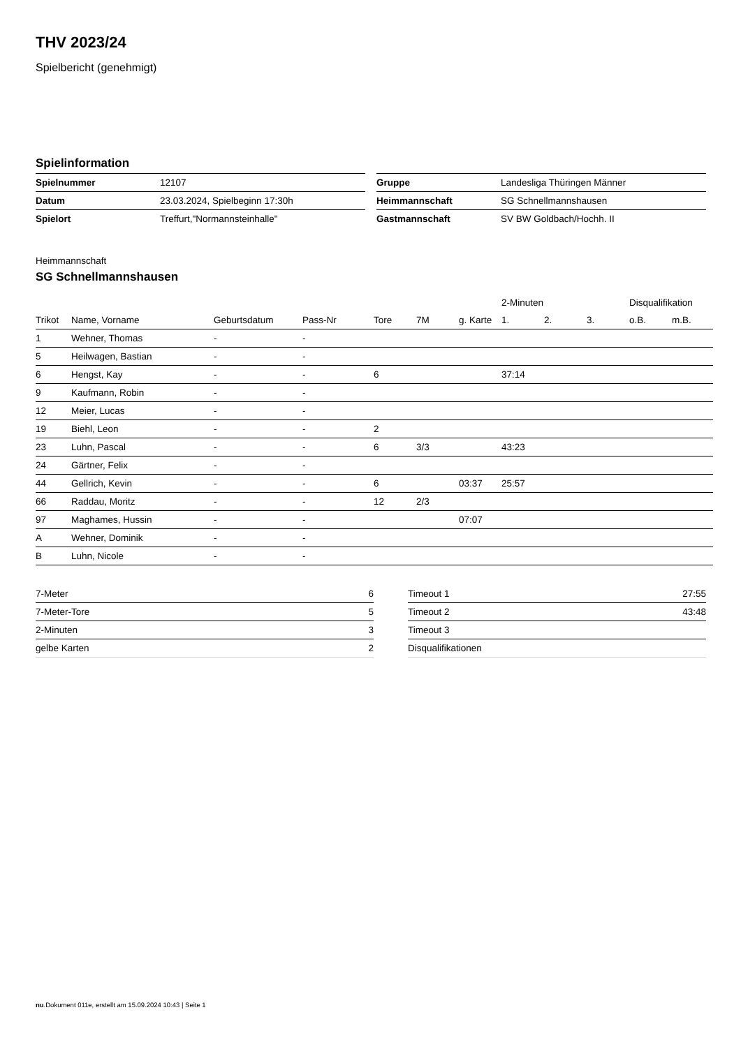THV 2023/24
Spielbericht (genehmigt)
Spielinformation
| Spielnummer | 12107 |
| Datum | 23.03.2024, Spielbeginn 17:30h |
| Spielort | Treffurt,"Normannsteinhalle" |
| Gruppe | Landesliga Thüringen Männer |
| Heimmannschaft | SG Schnellmannshausen |
| Gastmannschaft | SV BW Goldbach/Hochh. II |
Heimmannschaft
SG Schnellmannshausen
| | | | | | | | 2-Minuten | | | Disqualifikation | |
| --- | --- | --- | --- | --- | --- | --- | --- | --- | --- | --- | --- |
| Trikot | Name, Vorname | Geburtsdatum | Pass-Nr | Tore | 7M | g. Karte | 1. | 2. | 3. | o.B. | m.B. |
| 1 | Wehner, Thomas | - | - | | | | | | | | |
| 5 | Heilwagen, Bastian | - | - | | | | | | | | |
| 6 | Hengst, Kay | - | - | 6 | | | 37:14 | | | | |
| 9 | Kaufmann, Robin | - | - | | | | | | | | |
| 12 | Meier, Lucas | - | - | | | | | | | | |
| 19 | Biehl, Leon | - | - | 2 | | | | | | | |
| 23 | Luhn, Pascal | - | - | 6 | 3/3 | | 43:23 | | | | |
| 24 | Gärtner, Felix | - | - | | | | | | | | |
| 44 | Gellrich, Kevin | - | - | 6 | | 03:37 | 25:57 | | | | |
| 66 | Raddau, Moritz | - | - | 12 | 2/3 | | | | | | |
| 97 | Maghames, Hussin | - | - | | | 07:07 | | | | | |
| A | Wehner, Dominik | - | - | | | | | | | | |
| B | Luhn, Nicole | - | - | | | | | | | | |
| 7-Meter | 6 |
| 7-Meter-Tore | 5 |
| 2-Minuten | 3 |
| gelbe Karten | 2 |
| Timeout 1 | 27:55 |
| Timeout 2 | 43:48 |
| Timeout 3 | |
| Disqualifikationen | |
nu.Dokument 011e, erstellt am 15.09.2024 10:43 | Seite 1